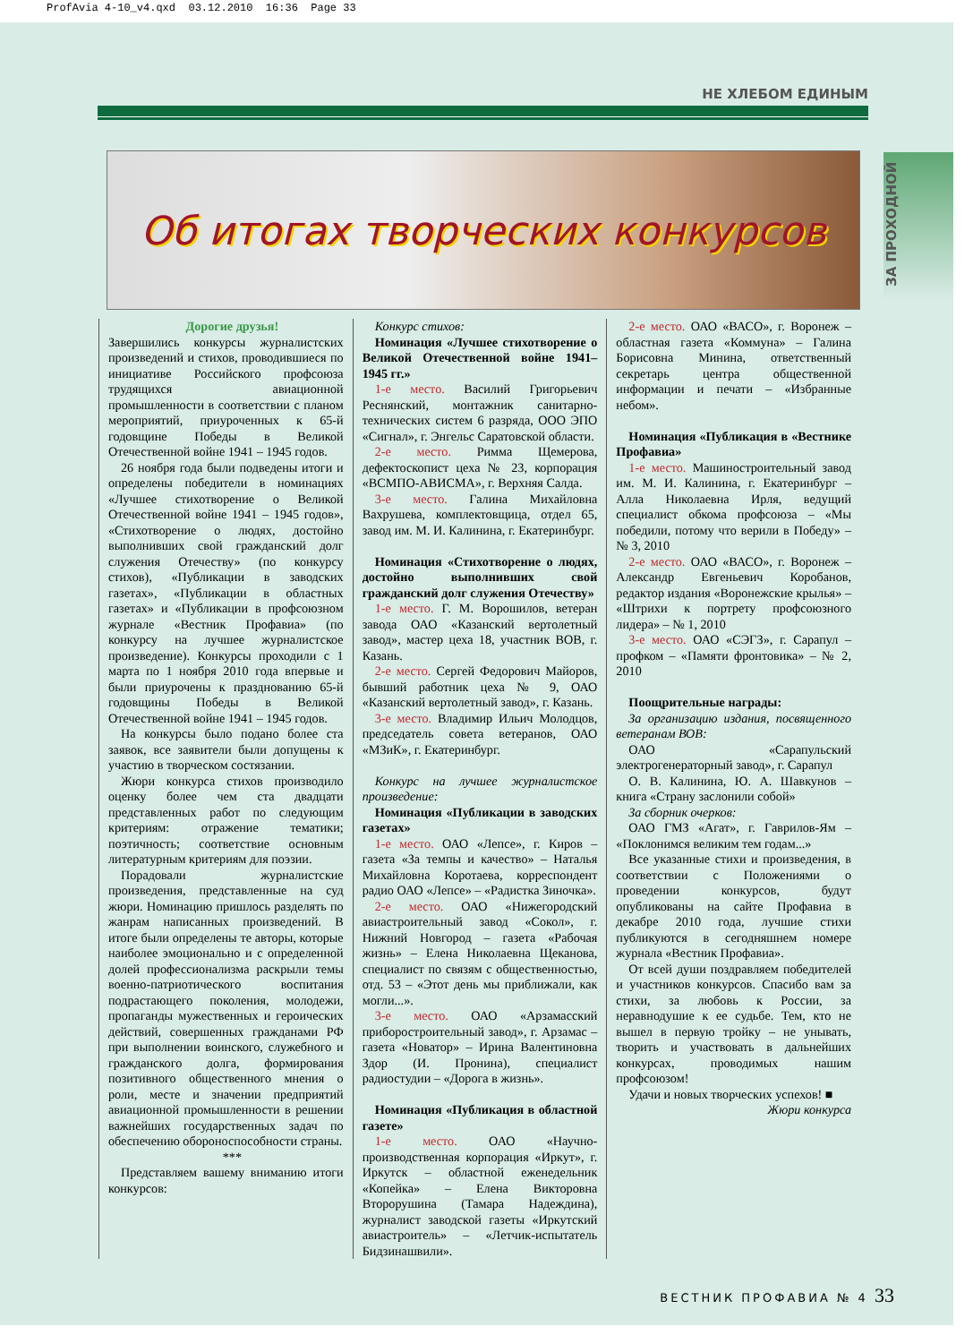ProfAvia 4-10_v4.qxd 03.12.2010 16:36 Page 33
ЗА ПРОХОДНОЙ
НЕ ХЛЕБОМ ЕДИНЫМ
Об итогах творческих конкурсов
Дорогие друзья!
Завершились конкурсы журналистских произведений и стихов, проводившиеся по инициативе Российского профсоюза трудящихся авиационной промышленности в соответствии с планом мероприятий, приуроченных к 65-й годовщине Победы в Великой Отечественной войне 1941 – 1945 годов.
26 ноября года были подведены итоги и определены победители в номинациях «Лучшее стихотворение о Великой Отечественной войне 1941 – 1945 годов», «Стихотворение о людях, достойно выполнивших свой гражданский долг служения Отечеству» (по конкурсу стихов), «Публикации в заводских газетах», «Публикации в областных газетах» и «Публикации в профсоюзном журнале «Вестник Профавиа» (по конкурсу на лучшее журналистское произведение). Конкурсы проходили с 1 марта по 1 ноября 2010 года впервые и были приурочены к празднованию 65-й годовщины Победы в Великой Отечественной войне 1941 – 1945 годов.
На конкурсы было подано более ста заявок, все заявители были допущены к участию в творческом состязании.
Жюри конкурса стихов производило оценку более чем ста двадцати представленных работ по следующим критериям: отражение тематики; поэтичность; соответствие основным литературным критериям для поэзии.
Порадовали журналистские произведения, представленные на суд жюри. Номинацию пришлось разделять по жанрам написанных произведений. В итоге были определены те авторы, которые наиболее эмоционально и с определенной долей профессионализма раскрыли темы военно-патриотического воспитания подрастающего поколения, молодежи, пропаганды мужественных и героических действий, совершенных гражданами РФ при выполнении воинского, служебного и гражданского долга, формирования позитивного общественного мнения о роли, месте и значении предприятий авиационной промышленности в решении важнейших государственных задач по обеспечению обороноспособности страны.
***
Представляем вашему вниманию итоги конкурсов:
Конкурс стихов:
Номинация «Лучшее стихотворение о Великой Отечественной войне 1941–1945 гг.»
1-е место. Василий Григорьевич Реснянский, монтажник санитарно-технических систем 6 разряда, ООО ЭПО «Сигнал», г. Энгельс Саратовской области.
2-е место. Римма Щемерова, дефектоскопист цеха № 23, корпорация «ВСМПО-АВИСМА», г. Верхняя Салда.
3-е место. Галина Михайловна Вахрушева, комплектовщица, отдел 65, завод им. М. И. Калинина, г. Екатеринбург.
Номинация «Стихотворение о людях, достойно выполнивших свой гражданский долг служения Отечеству»
1-е место. Г. М. Ворошилов, ветеран завода ОАО «Казанский вертолетный завод», мастер цеха 18, участник ВОВ, г. Казань.
2-е место. Сергей Федорович Майоров, бывший работник цеха № 9, ОАО «Казанский вертолетный завод», г. Казань.
3-е место. Владимир Ильич Молодцов, председатель совета ветеранов, ОАО «МЗиК», г. Екатеринбург.
Конкурс на лучшее журналистское произведение:
Номинация «Публикации в заводских газетах»
1-е место. ОАО «Лепсе», г. Киров – газета «За темпы и качество» – Наталья Михайловна Коротаева, корреспондент радио ОАО «Лепсе» – «Радистка Зиночка».
2-е место. ОАО «Нижегородский авиастроительный завод «Сокол», г. Нижний Новгород – газета «Рабочая жизнь» – Елена Николаевна Щеканова, специалист по связям с общественностью, отд. 53 – «Этот день мы приближали, как могли...».
3-е место. ОАО «Арзамасский приборостроительный завод», г. Арзамас – газета «Новатор» – Ирина Валентиновна Здор (И. Пронина), специалист радиостудии – «Дорога в жизнь».
Номинация «Публикация в областной газете»
1-е место. ОАО «Научно-производственная корпорация «Иркут», г. Иркутск – областной еженедельник «Копейка» – Елена Викторовна Второрушина (Тамара Надеждина), журналист заводской газеты «Иркутский авиастроитель» – «Летчик-испытатель Бидзинашвили».
2-е место. ОАО «ВАСО», г. Воронеж – областная газета «Коммуна» – Галина Борисовна Минина, ответственный секретарь центра общественной информации и печати – «Избранные небом».
Номинация «Публикация в «Вестнике Профавиа»
1-е место. Машиностроительный завод им. М. И. Калинина, г. Екатеринбург – Алла Николаевна Ирля, ведущий специалист обкома профсоюза – «Мы победили, потому что верили в Победу» – № 3, 2010
2-е место. ОАО «ВАСО», г. Воронеж – Александр Евгеньевич Коробанов, редактор издания «Воронежские крылья» – «Штрихи к портрету профсоюзного лидера» – № 1, 2010
3-е место. ОАО «СЭГЗ», г. Сарапул – профком – «Памяти фронтовика» – № 2, 2010
Поощрительные награды:
За организацию издания, посвященного ветеранам ВОВ:
ОАО «Сарапульский электрогенераторный завод», г. Сарапул
О. В. Калинина, Ю. А. Шавкунов – книга «Страну заслонили собой»
За сборник очерков:
ОАО ГМЗ «Агат», г. Гаврилов-Ям – «Поклонимся великим тем годам...»
Все указанные стихи и произведения, в соответствии с Положениями о проведении конкурсов, будут опубликованы на сайте Профавиа в декабре 2010 года, лучшие стихи публикуются в сегодняшнем номере журнала «Вестник Профавиа».
От всей души поздравляем победителей и участников конкурсов. Спасибо вам за стихи, за любовь к России, за неравнодушие к ее судьбе. Тем, кто не вышел в первую тройку – не унывать, творить и участвовать в дальнейших конкурсах, проводимых нашим профсоюзом!
Удачи и новых творческих успехов! ■
Жюри конкурса
ВЕСТНИК ПРОФАВИА № 4 33